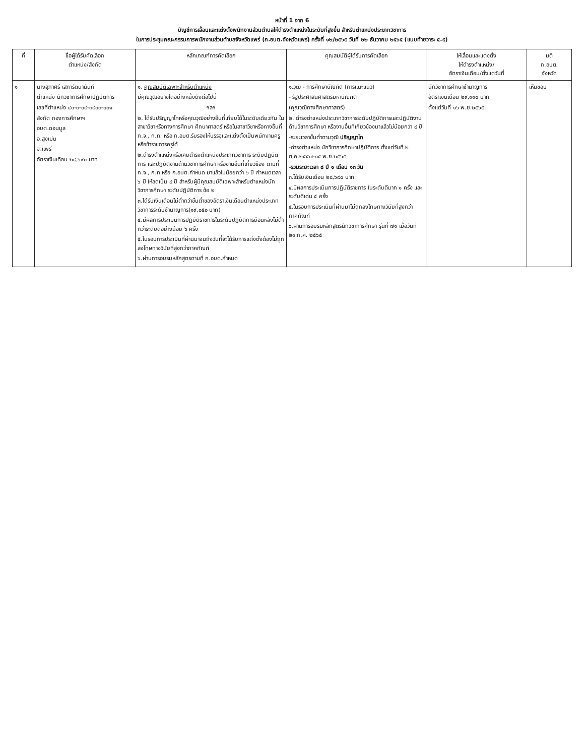หน้าที่ 1 จาก 6
บัญชีการเลื่อนและแต่งตั้งพนักงานส่วนตำบลให้ดำรงตำแหน่งในระดับที่สูงขึ้น สำหรับตำแหน่งประเภทวิชาการ
ในการประชุมคณะกรรมการพนักงานส่วนตำบลจังหวัดแพร่ (ก.อบต.จังหวัดแพร่) ครั้งที่ ๑๒/๒๕๖๕ วันที่ ๒๒ ธันวาคม ๒๕๖๕ (แนบท้ายวาระ ๕.๕)
| ที่ | ชื่อผู้ได้รับคัดเลือก ตำแหน่ง/สังกัด | หลักเกณฑ์การคัดเลือก | คุณสมบัติผู้ได้รับการคัดเลือก | ให้เลื่อนและแต่งตั้ง ให้ดำรงตำแหน่ง/ อัตราเงินเดือน/ตั้งแต่วันที่ | มติ ก.อบต. จังหวัด |
| --- | --- | --- | --- | --- | --- |
| ๑ | นางสุภาศรี เสภารัตนานันท์ ตำแหน่ง นักวิชาการศึกษาปฏิบัติการ เลขที่ตำแหน่ง ๔๐-๓-๐๘-๓๘๐๓-๐๐๑ สังกัด กองการศึกษาฯ อบต.ดอนมูล อ.สูงเม่น จ.แพร่ อัตราเงินเดือน ๒๘,๖๙๐ บาท | ๑. คุณสมบัติเฉพาะสำหรับตำแหน่ง มีคุณวุฒิอย่างใดอย่างหนึ่งดังต่อไปนี้ ฯลฯ ๒. ได้รับปริญญาโทหรือคุณวุฒิอย่างอื่นที่เทียบได้ในระดับเดียวกัน ในสาขาวิชาหรือทางการศึกษา ศึกษาศาสตร์ หรือในสาขาวิชาหรือทางอื่นที่ ก.จ., ก.ท. หรือ ก.อบต.รับรองให้บรรจุและแต่งตั้งเป็นพนักงานครูหรือข้าราชการครูได้ ๒.ดำรงตำแหน่งหรือเคยดำรงตำแหน่งประเภทวิชาการ ระดับปฏิบัติการ และปฏิบัติงานด้านวิชาการศึกษา หรืองานอื่นที่เกี่ยวข้อง ตามที่ ก.จ., ก.ท.หรือ ก.อบต.กำหนด มาแล้วไม่น้อยกว่า ๖ ปี กำหนดเวลา ๖ ปี ให้ลดเป็น ๔ ปี สำหรับผู้มีคุณสมบัติเฉพาะสำหรับตำแหน่งนักวิชาการศึกษา ระดับปฏิบัติการ ข้อ ๒ ๓.ได้รับเงินเดือนไม่ต่ำกว่าขั้นต่ำของอัตราเงินเดือนตำแหน่งประเภทวิชาการระดับชำนาญการ(๑๙,๐๕๐ บาท) ๔.มีผลการประเมินการปฏิบัติราชการในระดับปฏิบัติการย้อนหลังไม่ต่ำกว่าระดับดีอย่างน้อย ๖ ครั้ง ๕.ในรอบการประเมินที่ผ่านมาจนถึงวันที่จะได้รับการแต่งตั้งต้องไม่ถูกลงโทษทางวินัยที่สูงกว่าภาคทัณฑ์ ๖.ผ่านการอบรมหลักสูตรตามที่ ก.อบต.กำหนด | ๑.วุฒิ - การศึกษาบัณฑิต (การแนะแนว) - รัฐประศาสนศาสตรมหาบัณฑิต (คุณวุฒิทางศึกษาศาสตร์) ๒. ดำรงตำแหน่งประเภทวิชาการระดับปฏิบัติการและปฏิบัติงานด้านวิชาการศึกษา หรืองานอื่นที่เกี่ยวข้องมาแล้วไม่น้อยกว่า ๔ ปี -ระยะเวลาขั้นต่ำตามวุฒิ ปริญญาโท -ดำรงตำแหน่ง นักวิชาการศึกษาปฏิบัติการ ตั้งแต่วันที่ ๒ ต.ค.๒๕๕๗-๑๕ พ.ย.๒๕๖๕ -รวมระยะเวลา ๘ ปี ๑ เดือน ๑๓ วัน ๓.ได้รับเงินเดือน ๒๘,๖๙๐ บาท ๔.มีผลการประเมินการปฏิบัติราชการ ในระดับดีมาก ๑ ครั้ง และระดับดีเด่น ๕ ครั้ง ๕.ในรอบการประเมินที่ผ่านมาไม่ถูกลงโทษทางวินัยที่สูงกว่าภาคทัณฑ์ ๖.ผ่านการอบรมหลักสูตรนักวิชาการศึกษา รุ่นที่ ๗๑ เมื่อวันที่ ๒๑ ก.ค. ๒๕๖๕ | นักวิชาการศึกษาชำนาญการ อัตราเงินเดือน ๒๙,๑๑๐ บาท ตั้งแต่วันที่ ๑๖ พ.ย.๒๕๖๕ | เห็นชอบ |